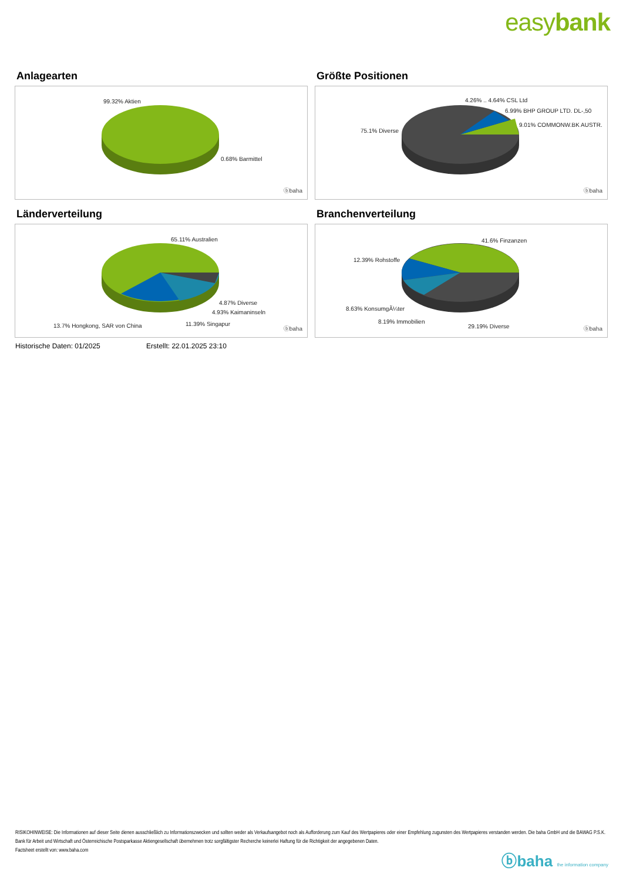easybank
Anlagearten
99.32% Aktien
0.68% Barmittel
ⓑbaha
Größte Positionen
4.26% .. 4.64% CSL Ltd
6.99% BHP GROUP LTD. DL-,50
9.01% COMMONW.BK AUSTR.
75.1% Diverse
ⓑbaha
Länderverteilung
65.11% Australien
4.87% Diverse
4.93% Kaimaninseln
13.7% Hongkong, SAR von China 11.39% Singapur
ⓑbaha
Branchenverteilung
41.6% Finzanzen
12.39% Rohstoffe
8.63% KonsumgÃ¼ter
8.19% Immobilien
29.19% Diverse ⓑbaha
Historische Daten: 01/2025 Erstellt: 22.01.2025 23:10
RISIKOHINWEISE: Die Informationen auf dieser Seite dienen ausschließlich zu Informationszwecken und sollten weder als Verkaufsangebot noch als Aufforderung zum Kauf des Wertpapieres oder einer Empfehlung zugunsten des Wertpapieres verstanden werden. Die baha GmbH und die BAWAG P.S.K. Bank für Arbeit und Wirtschaft und Österreichische Postsparkasse Aktiengesellschaft übernehmen trotz sorgfältigster Recherche keinerlei Haftung für die Richtigkeit der angegebenen Daten.
Factsheet erstellt von: www.baha.com
ⓑbaha the information company